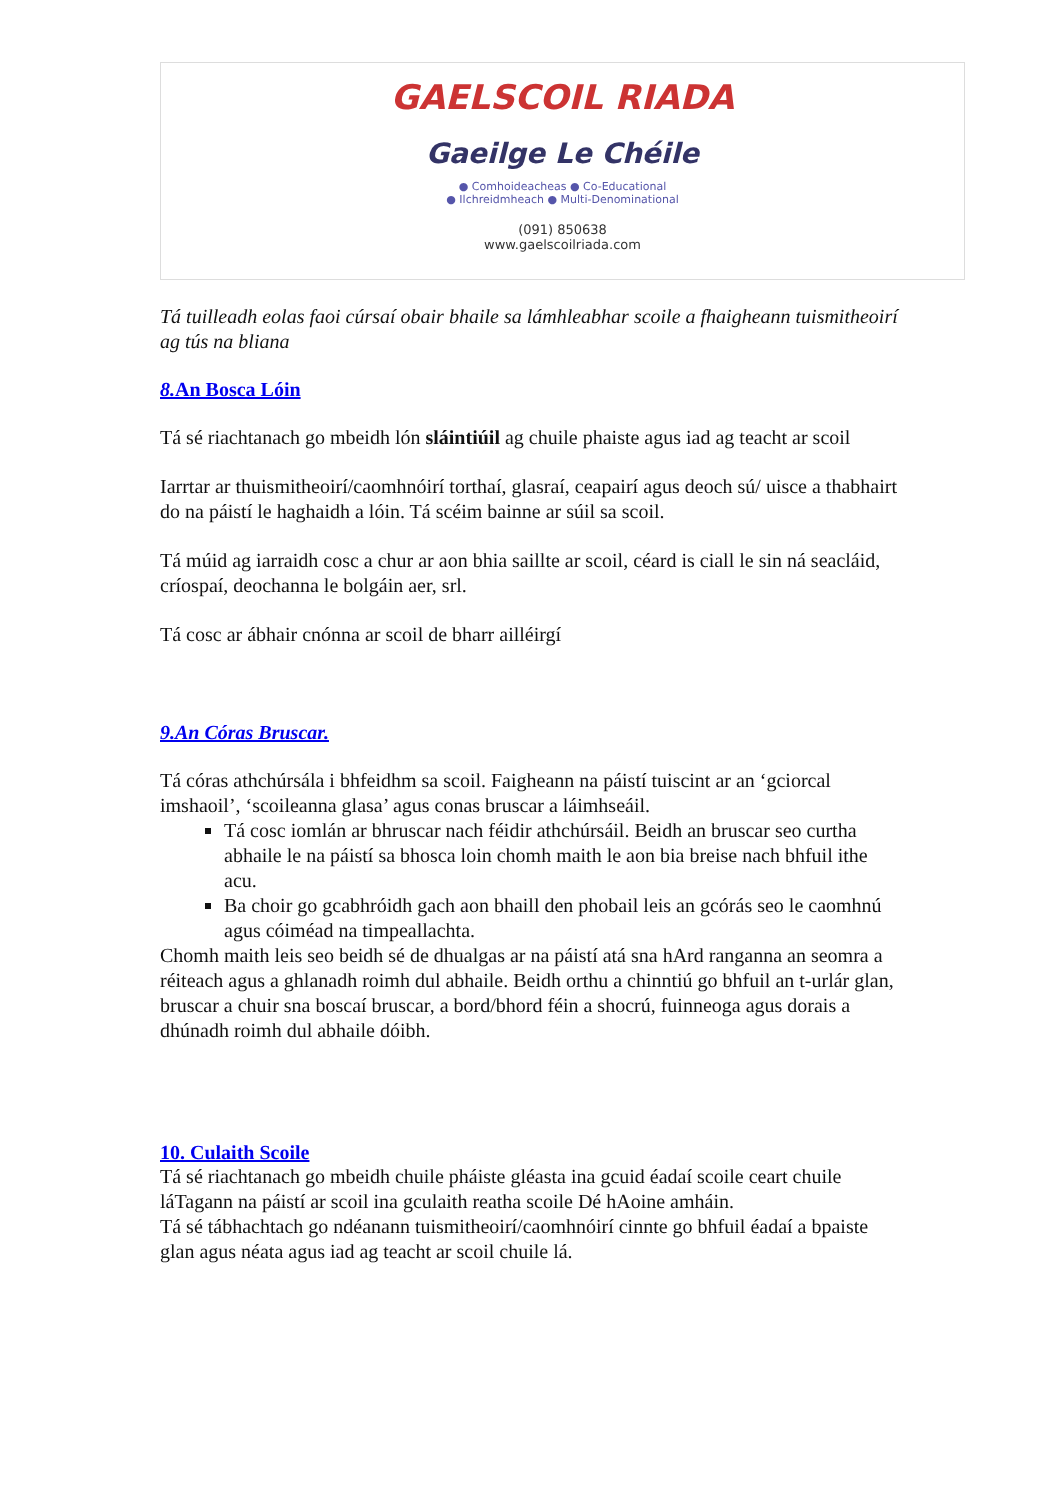GAELSCOIL RIADA
Gaeilge Le Chéile
● Comhoideacheas ● Co-Educational
● Ilchreidmheach ● Multi-Denominational
(091) 850638
www.gaelscoilriada.com
Tá tuilleadh eolas faoi cúrsaí obair bhaile sa lámhleabhar scoile a fhaigheann tuismitheoirí ag tús na bliana
8. An Bosca Lóin
Tá sé riachtanach go mbeidh lón sláintiúil ag chuile phaiste agus iad ag teacht ar scoil
Iarrtar ar thuismitheoirí/caomhnóirí torthaí, glasraí, ceapairí agus deoch sú/ uisce a thabhairt do na páistí le haghaidh a lóin. Tá scéim bainne ar súil sa scoil.
Tá múid ag iarraidh cosc a chur ar aon bhia saillte ar scoil, céard is ciall le sin ná seacláid, críospaí, deochanna le bolgáin aer, srl.
Tá cosc ar ábhair cnónna ar scoil de bharr ailléirgí
9.An Córas Bruscar.
Tá córas athchúrsála i bhfeidhm sa scoil. Faigheann na páistí tuiscint ar an ‘gciorcal imshaoil’, ‘scoileanna glasa’ agus conas bruscar a láimhseáil.
Tá cosc iomlán ar bhruscar nach féidir athchúrsáil. Beidh an bruscar seo curtha abhaile le na páistí sa bhosca loin chomh maith le aon bia breise nach bhfuil ithe acu.
Ba choir go gcabhróidh gach aon bhaill den phobail leis an gcórás seo le caomhnú agus cóiméad na timpeallachta.
Chomh maith leis seo beidh sé de dhualgas ar na páistí atá sna hArd ranganna an seomra a réiteach agus a ghlanadh roimh dul abhaile. Beidh orthu a chinntiú go bhfuil an t-urlár glan, bruscar a chuir sna boscaí bruscar, a bord/bhord féin a shocrú, fuinneoga agus dorais a dhúnadh roimh dul abhaile dóibh.
10. Culaith Scoile
Tá sé riachtanach go mbeidh chuile pháiste gléasta ina gcuid éadaí scoile ceart chuile láTagann na páistí ar scoil ina gculaith reatha scoile Dé hAoine amháin.
Tá sé tábhachtach go ndéanann tuismitheoirí/caomhnóirí cinnte go bhfuil éadaí a bpaiste glan agus néata agus iad ag teacht ar scoil chuile lá.